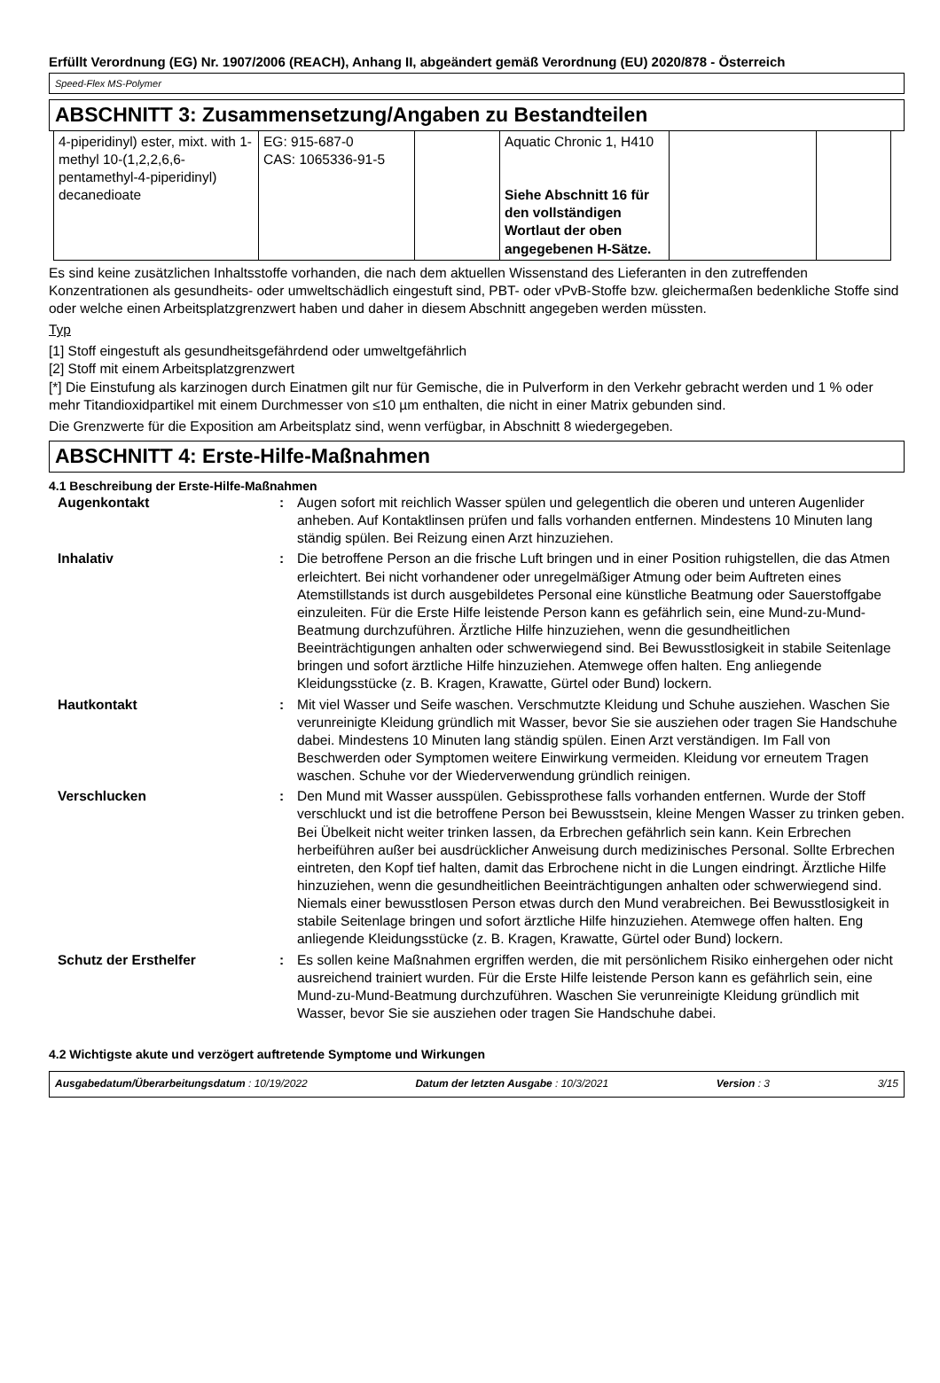Erfüllt Verordnung (EG) Nr. 1907/2006 (REACH), Anhang II, abgeändert gemäß Verordnung (EU) 2020/878 - Österreich
Speed-Flex MS-Polymer
ABSCHNITT 3: Zusammensetzung/Angaben zu Bestandteilen
| 4-piperidinyl) ester, mixt. with 1-methyl 10-(1,2,2,6,6-pentamethyl-4-piperidinyl) decanedioate | EG: 915-687-0 CAS: 1065336-91-5 | | Aquatic Chronic 1, H410 Siehe Abschnitt 16 für den vollständigen Wortlaut der oben angegebenen H-Sätze. | | |
Es sind keine zusätzlichen Inhaltsstoffe vorhanden, die nach dem aktuellen Wissenstand des Lieferanten in den zutreffenden Konzentrationen als gesundheits- oder umweltschädlich eingestuft sind, PBT- oder vPvB-Stoffe bzw. gleichermaßen bedenkliche Stoffe sind oder welche einen Arbeitsplatzgrenzwert haben und daher in diesem Abschnitt angegeben werden müssten.
Typ
[1] Stoff eingestuft als gesundheitsgefährdend oder umweltgefährlich
[2] Stoff mit einem Arbeitsplatzgrenzwert
[*] Die Einstufung als karzinogen durch Einatmen gilt nur für Gemische, die in Pulverform in den Verkehr gebracht werden und 1 % oder mehr Titandioxidpartikel mit einem Durchmesser von ≤10 µm enthalten, die nicht in einer Matrix gebunden sind.
Die Grenzwerte für die Exposition am Arbeitsplatz sind, wenn verfügbar, in Abschnitt 8 wiedergegeben.
ABSCHNITT 4: Erste-Hilfe-Maßnahmen
4.1 Beschreibung der Erste-Hilfe-Maßnahmen
| Augenkontakt | : | Augen sofort mit reichlich Wasser spülen und gelegentlich die oberen und unteren Augenlider anheben. Auf Kontaktlinsen prüfen und falls vorhanden entfernen. Mindestens 10 Minuten lang ständig spülen. Bei Reizung einen Arzt hinzuziehen. |
| Inhalativ | : | Die betroffene Person an die frische Luft bringen und in einer Position ruhigstellen, die das Atmen erleichtert. Bei nicht vorhandener oder unregelmäßiger Atmung oder beim Auftreten eines Atemstillstands ist durch ausgebildetes Personal eine künstliche Beatmung oder Sauerstoffgabe einzuleiten. Für die Erste Hilfe leistende Person kann es gefährlich sein, eine Mund-zu-Mund-Beatmung durchzuführen. Ärztliche Hilfe hinzuziehen, wenn die gesundheitlichen Beeinträchtigungen anhalten oder schwerwiegend sind. Bei Bewusstlosigkeit in stabile Seitenlage bringen und sofort ärztliche Hilfe hinzuziehen. Atemwege offen halten. Eng anliegende Kleidungsstücke (z. B. Kragen, Krawatte, Gürtel oder Bund) lockern. |
| Hautkontakt | : | Mit viel Wasser und Seife waschen. Verschmutzte Kleidung und Schuhe ausziehen. Waschen Sie verunreinigte Kleidung gründlich mit Wasser, bevor Sie sie ausziehen oder tragen Sie Handschuhe dabei. Mindestens 10 Minuten lang ständig spülen. Einen Arzt verständigen. Im Fall von Beschwerden oder Symptomen weitere Einwirkung vermeiden. Kleidung vor erneutem Tragen waschen. Schuhe vor der Wiederverwendung gründlich reinigen. |
| Verschlucken | : | Den Mund mit Wasser ausspülen. Gebissprothese falls vorhanden entfernen. Wurde der Stoff verschluckt und ist die betroffene Person bei Bewusstsein, kleine Mengen Wasser zu trinken geben. Bei Übelkeit nicht weiter trinken lassen, da Erbrechen gefährlich sein kann. Kein Erbrechen herbeiführen außer bei ausdrücklicher Anweisung durch medizinisches Personal. Sollte Erbrechen eintreten, den Kopf tief halten, damit das Erbrochene nicht in die Lungen eindringt. Ärztliche Hilfe hinzuziehen, wenn die gesundheitlichen Beeinträchtigungen anhalten oder schwerwiegend sind. Niemals einer bewusstlosen Person etwas durch den Mund verabreichen. Bei Bewusstlosigkeit in stabile Seitenlage bringen und sofort ärztliche Hilfe hinzuziehen. Atemwege offen halten. Eng anliegende Kleidungsstücke (z. B. Kragen, Krawatte, Gürtel oder Bund) lockern. |
| Schutz der Ersthelfer | : | Es sollen keine Maßnahmen ergriffen werden, die mit persönlichem Risiko einhergehen oder nicht ausreichend trainiert wurden. Für die Erste Hilfe leistende Person kann es gefährlich sein, eine Mund-zu-Mund-Beatmung durchzuführen. Waschen Sie verunreinigte Kleidung gründlich mit Wasser, bevor Sie sie ausziehen oder tragen Sie Handschuhe dabei. |
4.2 Wichtigste akute und verzögert auftretende Symptome und Wirkungen
Ausgabedatum/Überarbeitungsdatum : 10/19/2022 Datum der letzten Ausgabe : 10/3/2021 Version : 3 3/15